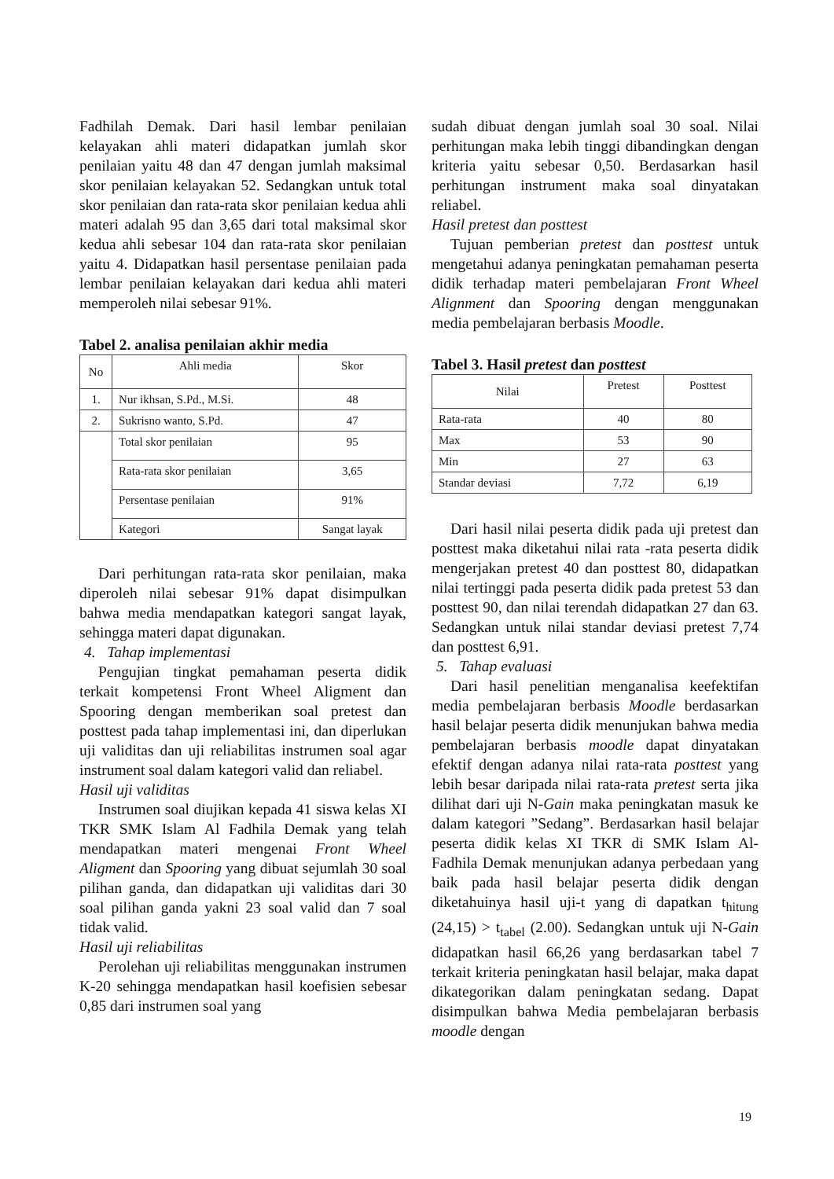Fadhilah Demak. Dari hasil lembar penilaian kelayakan ahli materi didapatkan jumlah skor penilaian yaitu 48 dan 47 dengan jumlah maksimal skor penilaian kelayakan 52. Sedangkan untuk total skor penilaian dan rata-rata skor penilaian kedua ahli materi adalah 95 dan 3,65 dari total maksimal skor kedua ahli sebesar 104 dan rata-rata skor penilaian yaitu 4. Didapatkan hasil persentase penilaian pada lembar penilaian kelayakan dari kedua ahli materi memperoleh nilai sebesar 91%.
Tabel 2. analisa penilaian akhir media
| No | Ahli media | Skor |
| --- | --- | --- |
| 1. | Nur ikhsan, S.Pd., M.Si. | 48 |
| 2. | Sukrisno wanto, S.Pd. | 47 |
| | Total skor penilaian | 95 |
| | Rata-rata skor penilaian | 3,65 |
| | Persentase penilaian | 91% |
| | Kategori | Sangat layak |
Dari perhitungan rata-rata skor penilaian, maka diperoleh nilai sebesar 91% dapat disimpulkan bahwa media mendapatkan kategori sangat layak, sehingga materi dapat digunakan.
4. Tahap implementasi
Pengujian tingkat pemahaman peserta didik terkait kompetensi Front Wheel Aligment dan Spooring dengan memberikan soal pretest dan posttest pada tahap implementasi ini, dan diperlukan uji validitas dan uji reliabilitas instrumen soal agar instrument soal dalam kategori valid dan reliabel.
Hasil uji validitas
Instrumen soal diujikan kepada 41 siswa kelas XI TKR SMK Islam Al Fadhila Demak yang telah mendapatkan materi mengenai Front Wheel Aligment dan Spooring yang dibuat sejumlah 30 soal pilihan ganda, dan didapatkan uji validitas dari 30 soal pilihan ganda yakni 23 soal valid dan 7 soal tidak valid.
Hasil uji reliabilitas
Perolehan uji reliabilitas menggunakan instrumen K-20 sehingga mendapatkan hasil koefisien sebesar 0,85 dari instrumen soal yang
sudah dibuat dengan jumlah soal 30 soal. Nilai perhitungan maka lebih tinggi dibandingkan dengan kriteria yaitu sebesar 0,50. Berdasarkan hasil perhitungan instrument maka soal dinyatakan reliabel.
Hasil pretest dan posttest
Tujuan pemberian pretest dan posttest untuk mengetahui adanya peningkatan pemahaman peserta didik terhadap materi pembelajaran Front Wheel Alignment dan Spooring dengan menggunakan media pembelajaran berbasis Moodle.
Tabel 3. Hasil pretest dan posttest
| Nilai | Pretest | Posttest |
| --- | --- | --- |
| Rata-rata | 40 | 80 |
| Max | 53 | 90 |
| Min | 27 | 63 |
| Standar deviasi | 7,72 | 6,19 |
Dari hasil nilai peserta didik pada uji pretest dan posttest maka diketahui nilai rata -rata peserta didik mengerjakan pretest 40 dan posttest 80, didapatkan nilai tertinggi pada peserta didik pada pretest 53 dan posttest 90, dan nilai terendah didapatkan 27 dan 63. Sedangkan untuk nilai standar deviasi pretest 7,74 dan posttest 6,91.
5. Tahap evaluasi
Dari hasil penelitian menganalisa keefektifan media pembelajaran berbasis Moodle berdasarkan hasil belajar peserta didik menunjukan bahwa media pembelajaran berbasis moodle dapat dinyatakan efektif dengan adanya nilai rata-rata posttest yang lebih besar daripada nilai rata-rata pretest serta jika dilihat dari uji N-Gain maka peningkatan masuk ke dalam kategori ”Sedang”. Berdasarkan hasil belajar peserta didik kelas XI TKR di SMK Islam Al-Fadhila Demak menunjukan adanya perbedaan yang baik pada hasil belajar peserta didik dengan diketahuinya hasil uji-t yang di dapatkan t<sub>hitung</sub> (24,15) > t<sub>tabel</sub> (2.00). Sedangkan untuk uji N-Gain didapatkan hasil 66,26 yang berdasarkan tabel 7 terkait kriteria peningkatan hasil belajar, maka dapat dikategorikan dalam peningkatan sedang. Dapat disimpulkan bahwa Media pembelajaran berbasis moodle dengan
19